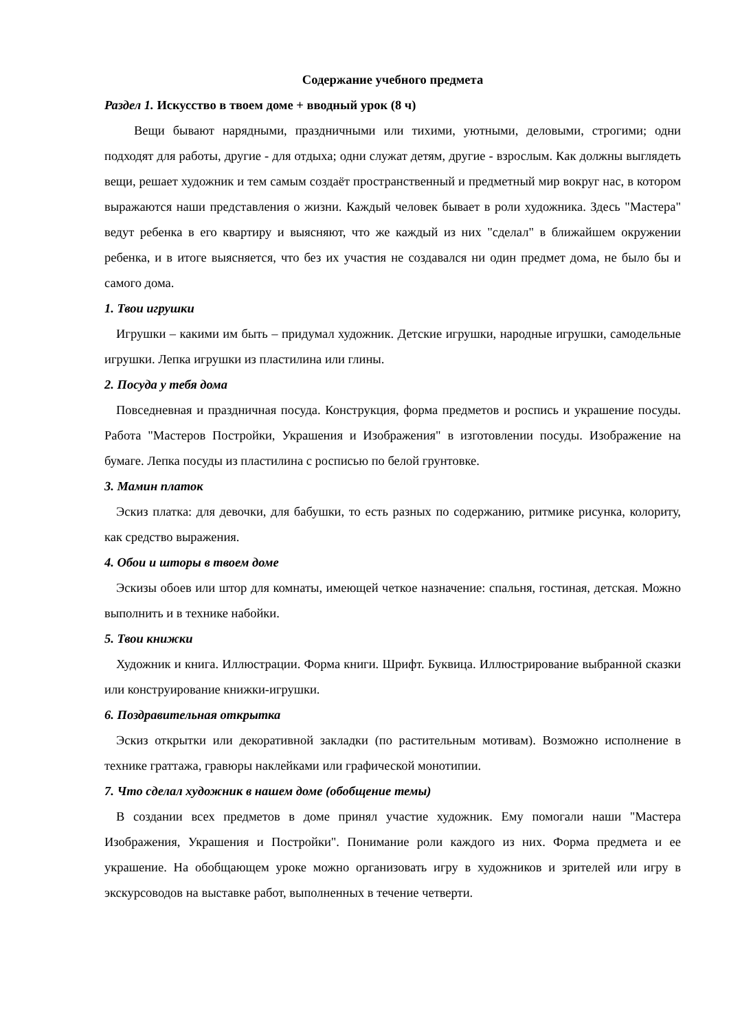Содержание учебного предмета
Раздел 1. Искусство в твоем доме + вводный урок (8 ч)
Вещи бывают нарядными, праздничными или тихими, уютными, деловыми, строгими; одни подходят для работы, другие - для отдыха; одни служат детям, другие - взрослым. Как должны выглядеть вещи, решает художник и тем самым создаёт пространственный и предметный мир вокруг нас, в котором выражаются наши представления о жизни. Каждый человек бывает в роли художника. Здесь "Мастера" ведут ребенка в его квартиру и выясняют, что же каждый из них "сделал" в ближайшем окружении ребенка, и в итоге выясняется, что без их участия не создавался ни один предмет дома, не было бы и самого дома.
1. Твои игрушки
Игрушки – какими им быть – придумал художник. Детские игрушки, народные игрушки, самодельные игрушки. Лепка игрушки из пластилина или глины.
2. Посуда у тебя дома
Повседневная и праздничная посуда. Конструкция, форма предметов и роспись и украшение посуды. Работа "Мастеров Постройки, Украшения и Изображения" в изготовлении посуды. Изображение на бумаге. Лепка посуды из пластилина с росписью по белой грунтовке.
3. Мамин платок
Эскиз платка: для девочки, для бабушки, то есть разных по содержанию, ритмике рисунка, колориту, как средство выражения.
4. Обои и шторы в твоем доме
Эскизы обоев или штор для комнаты, имеющей четкое назначение: спальня, гостиная, детская. Можно выполнить и в технике набойки.
5. Твои книжки
Художник и книга. Иллюстрации. Форма книги. Шрифт. Буквица. Иллюстрирование выбранной сказки или конструирование книжки-игрушки.
6. Поздравительная открытка
Эскиз открытки или декоративной закладки (по растительным мотивам). Возможно исполнение в технике граттажа, гравюры наклейками или графической монотипии.
7. Что сделал художник в нашем доме (обобщение темы)
В создании всех предметов в доме принял участие художник. Ему помогали наши "Мастера Изображения, Украшения и Постройки". Понимание роли каждого из них. Форма предмета и ее украшение. На обобщающем уроке можно организовать игру в художников и зрителей или игру в экскурсоводов на выставке работ, выполненных в течение четверти.